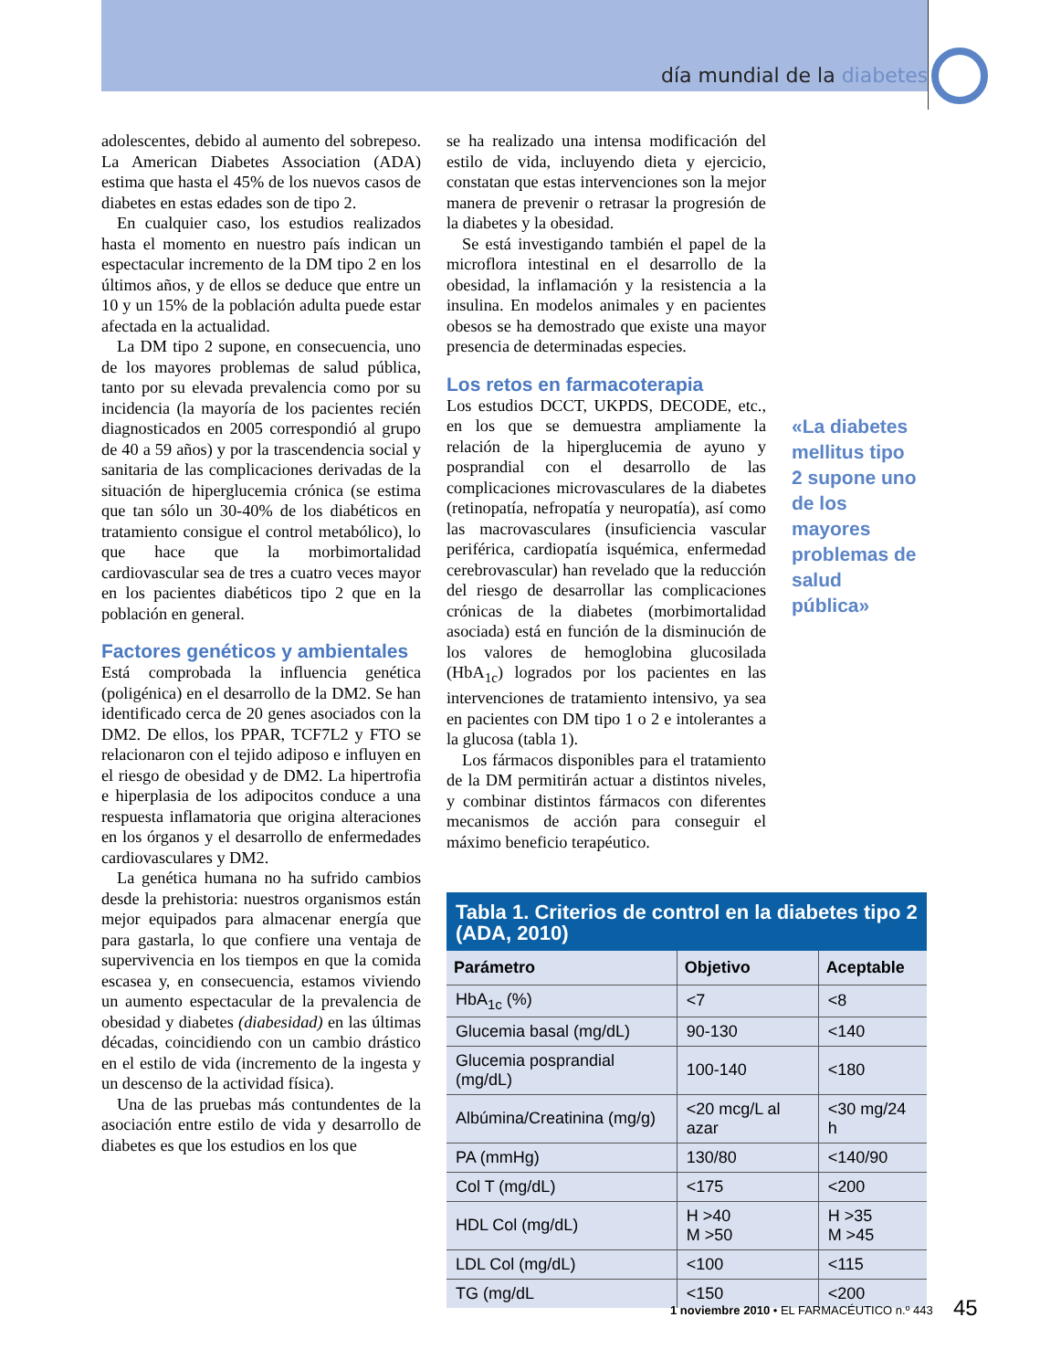día mundial de la diabetes
adolescentes, debido al aumento del sobrepeso. La American Diabetes Association (ADA) estima que hasta el 45% de los nuevos casos de diabetes en estas edades son de tipo 2.
En cualquier caso, los estudios realizados hasta el momento en nuestro país indican un espectacular incremento de la DM tipo 2 en los últimos años, y de ellos se deduce que entre un 10 y un 15% de la población adulta puede estar afectada en la actualidad.
La DM tipo 2 supone, en consecuencia, uno de los mayores problemas de salud pública, tanto por su elevada prevalencia como por su incidencia (la mayoría de los pacientes recién diagnosticados en 2005 correspondió al grupo de 40 a 59 años) y por la trascendencia social y sanitaria de las complicaciones derivadas de la situación de hiperglucemia crónica (se estima que tan sólo un 30-40% de los diabéticos en tratamiento consigue el control metabólico), lo que hace que la morbimortalidad cardiovascular sea de tres a cuatro veces mayor en los pacientes diabéticos tipo 2 que en la población en general.
Factores genéticos y ambientales
Está comprobada la influencia genética (poligénica) en el desarrollo de la DM2. Se han identificado cerca de 20 genes asociados con la DM2. De ellos, los PPAR, TCF7L2 y FTO se relacionaron con el tejido adiposo e influyen en el riesgo de obesidad y de DM2. La hipertrofia e hiperplasia de los adipocitos conduce a una respuesta inflamatoria que origina alteraciones en los órganos y el desarrollo de enfermedades cardiovasculares y DM2.
La genética humana no ha sufrido cambios desde la prehistoria: nuestros organismos están mejor equipados para almacenar energía que para gastarla, lo que confiere una ventaja de supervivencia en los tiempos en que la comida escasea y, en consecuencia, estamos viviendo un aumento espectacular de la prevalencia de obesidad y diabetes (diabesidad) en las últimas décadas, coincidiendo con un cambio drástico en el estilo de vida (incremento de la ingesta y un descenso de la actividad física).
Una de las pruebas más contundentes de la asociación entre estilo de vida y desarrollo de diabetes es que los estudios en los que
se ha realizado una intensa modificación del estilo de vida, incluyendo dieta y ejercicio, constatan que estas intervenciones son la mejor manera de prevenir o retrasar la progresión de la diabetes y la obesidad.
Se está investigando también el papel de la microflora intestinal en el desarrollo de la obesidad, la inflamación y la resistencia a la insulina. En modelos animales y en pacientes obesos se ha demostrado que existe una mayor presencia de determinadas especies.
Los retos en farmacoterapia
Los estudios DCCT, UKPDS, DECODE, etc., en los que se demuestra ampliamente la relación de la hiperglucemia de ayuno y posprandial con el desarrollo de las complicaciones microvasculares de la diabetes (retinopatía, nefropatía y neuropatía), así como las macrovasculares (insuficiencia vascular periférica, cardiopatía isquémica, enfermedad cerebrovascular) han revelado que la reducción del riesgo de desarrollar las complicaciones crónicas de la diabetes (morbimortalidad asociada) está en función de la disminución de los valores de hemoglobina glucosilada (HbA<sub>1c</sub>) logrados por los pacientes en las intervenciones de tratamiento intensivo, ya sea en pacientes con DM tipo 1 o 2 e intolerantes a la glucosa (tabla 1).
Los fármacos disponibles para el tratamiento de la DM permitirán actuar a distintos niveles, y combinar distintos fármacos con diferentes mecanismos de acción para conseguir el máximo beneficio terapéutico.
«La diabetes mellitus tipo 2 supone uno de los mayores problemas de salud pública»
Tabla 1. Criterios de control en la diabetes tipo 2 (ADA, 2010)
| Parámetro | Objetivo | Aceptable |
| --- | --- | --- |
| HbA<sub>1c</sub> (%) | <7 | <8 |
| Glucemia basal (mg/dL) | 90-130 | <140 |
| Glucemia posprandial (mg/dL) | 100-140 | <180 |
| Albúmina/Creatinina (mg/g) | <20 mcg/L al azar | <30 mg/24 h |
| PA (mmHg) | 130/80 | <140/90 |
| Col T (mg/dL) | <175 | <200 |
| HDL Col (mg/dL) | H >40 M >50 | H >35 M >45 |
| LDL Col (mg/dL) | <100 | <115 |
| TG (mg/dL | <150 | <200 |
1 noviembre 2010 • EL FARMACÉUTICO n.º 443
45